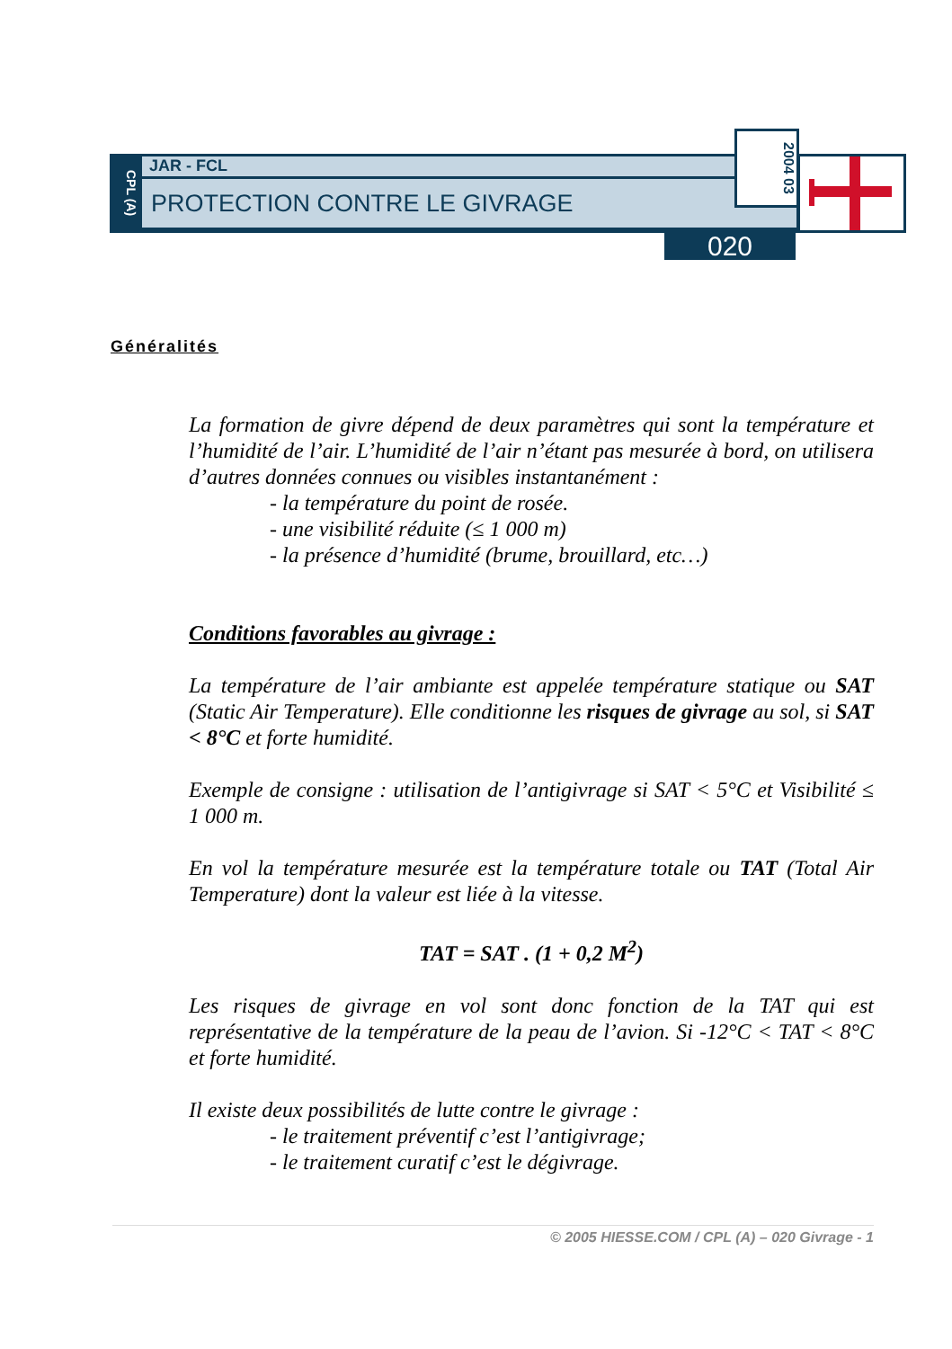CPL (A)
JAR - FCL
PROTECTION CONTRE LE GIVRAGE
2004 03
020
Généralités
La formation de givre dépend de deux paramètres qui sont la température et l’humidité de l’air. L’humidité de l’air n’étant pas mesurée à bord, on utilisera d’autres données connues ou visibles instantanément :
- la température du point de rosée.
- une visibilité réduite (≤ 1 000 m)
- la présence d’humidité (brume, brouillard, etc…)
Conditions favorables au givrage :
La température de l’air ambiante est appelée température statique ou SAT (Static Air Temperature). Elle conditionne les risques de givrage au sol, si SAT < 8°C et forte humidité.
Exemple de consigne : utilisation de l’antigivrage si SAT < 5°C et Visibilité ≤ 1 000 m.
En vol la température mesurée est la température totale ou TAT (Total Air Temperature) dont la valeur est liée à la vitesse.
TAT = SAT . (1 + 0,2 M<sup>2</sup>)
Les risques de givrage en vol sont donc fonction de la TAT qui est représentative de la température de la peau de l’avion. Si -12°C < TAT < 8°C et forte humidité.
Il existe deux possibilités de lutte contre le givrage :
- le traitement préventif c’est l’antigivrage;
- le traitement curatif c’est le dégivrage.
© 2005 HIESSE.COM / CPL (A) – 020 Givrage - 1